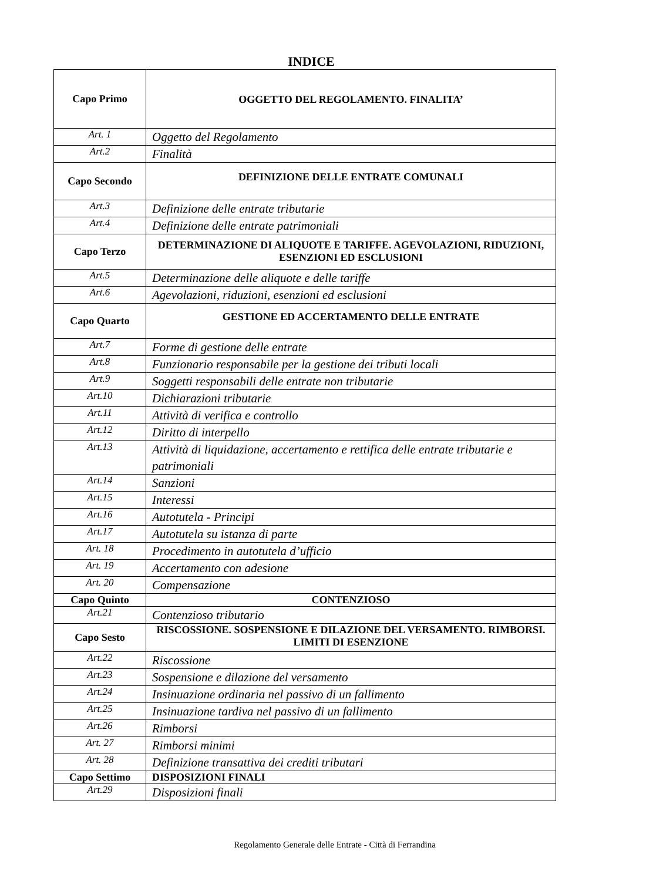INDICE
| Capo Primo | OGGETTO DEL REGOLAMENTO. FINALITA’ |
| Art. 1 | Oggetto del Regolamento |
| Art.2 | Finalità |
| Capo Secondo | DEFINIZIONE DELLE ENTRATE COMUNALI |
| Art.3 | Definizione delle entrate tributarie |
| Art.4 | Definizione delle entrate patrimoniali |
| Capo Terzo | DETERMINAZIONE DI ALIQUOTE E TARIFFE. AGEVOLAZIONI, RIDUZIONI, ESENZIONI ED ESCLUSIONI |
| Art.5 | Determinazione delle aliquote e delle tariffe |
| Art.6 | Agevolazioni, riduzioni, esenzioni ed esclusioni |
| Capo Quarto | GESTIONE ED ACCERTAMENTO DELLE ENTRATE |
| Art.7 | Forme di gestione delle entrate |
| Art.8 | Funzionario responsabile per la gestione dei tributi locali |
| Art.9 | Soggetti responsabili delle entrate non tributarie |
| Art.10 | Dichiarazioni tributarie |
| Art.11 | Attività di verifica e controllo |
| Art.12 | Diritto di interpello |
| Art.13 | Attività di liquidazione, accertamento e rettifica delle entrate tributarie e patrimoniali |
| Art.14 | Sanzioni |
| Art.15 | Interessi |
| Art.16 | Autotutela - Principi |
| Art.17 | Autotutela su istanza di parte |
| Art. 18 | Procedimento in autotutela d’ufficio |
| Art. 19 | Accertamento con adesione |
| Art. 20 | Compensazione |
| Capo Quinto | CONTENZIOSO |
| Art.21 | Contenzioso tributario |
| Capo Sesto | RISCOSSIONE. SOSPENSIONE E DILAZIONE DEL VERSAMENTO. RIMBORSI. LIMITI DI ESENZIONE |
| Art.22 | Riscossione |
| Art.23 | Sospensione e dilazione del versamento |
| Art.24 | Insinuazione ordinaria nel passivo di un fallimento |
| Art.25 | Insinuazione tardiva nel passivo di un fallimento |
| Art.26 | Rimborsi |
| Art. 27 | Rimborsi minimi |
| Art. 28 | Definizione transattiva dei crediti tributari |
| Capo Settimo | DISPOSIZIONI FINALI |
| Art.29 | Disposizioni finali |
Regolamento Generale delle Entrate - Città di Ferrandina